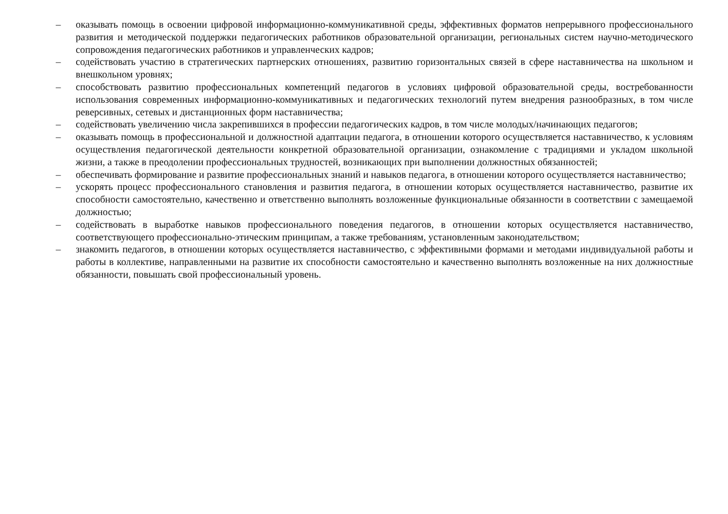– оказывать помощь в освоении цифровой информационно-коммуникативной среды, эффективных форматов непрерывного профессионального развития и методической поддержки педагогических работников образовательной организации, региональных систем научно-методического сопровождения педагогических работников и управленческих кадров;
– содействовать участию в стратегических партнерских отношениях, развитию горизонтальных связей в сфере наставничества на школьном и внешкольном уровнях;
– способствовать развитию профессиональных компетенций педагогов в условиях цифровой образовательной среды, востребованности использования современных информационно-коммуникативных и педагогических технологий путем внедрения разнообразных, в том числе реверсивных, сетевых и дистанционных форм наставничества;
– содействовать увеличению числа закрепившихся в профессии педагогических кадров, в том числе молодых/начинающих педагогов;
– оказывать помощь в профессиональной и должностной адаптации педагога, в отношении которого осуществляется наставничество, к условиям осуществления педагогической деятельности конкретной образовательной организации, ознакомление с традициями и укладом школьной жизни, а также в преодолении профессиональных трудностей, возникающих при выполнении должностных обязанностей;
– обеспечивать формирование и развитие профессиональных знаний и навыков педагога, в отношении которого осуществляется наставничество;
– ускорять процесс профессионального становления и развития педагога, в отношении которых осуществляется наставничество, развитие их способности самостоятельно, качественно и ответственно выполнять возложенные функциональные обязанности в соответствии с замещаемой должностью;
– содействовать в выработке навыков профессионального поведения педагогов, в отношении которых осуществляется наставничество, соответствующего профессионально-этическим принципам, а также требованиям, установленным законодательством;
– знакомить педагогов, в отношении которых осуществляется наставничество, с эффективными формами и методами индивидуальной работы и работы в коллективе, направленными на развитие их способности самостоятельно и качественно выполнять возложенные на них должностные обязанности, повышать свой профессиональный уровень.